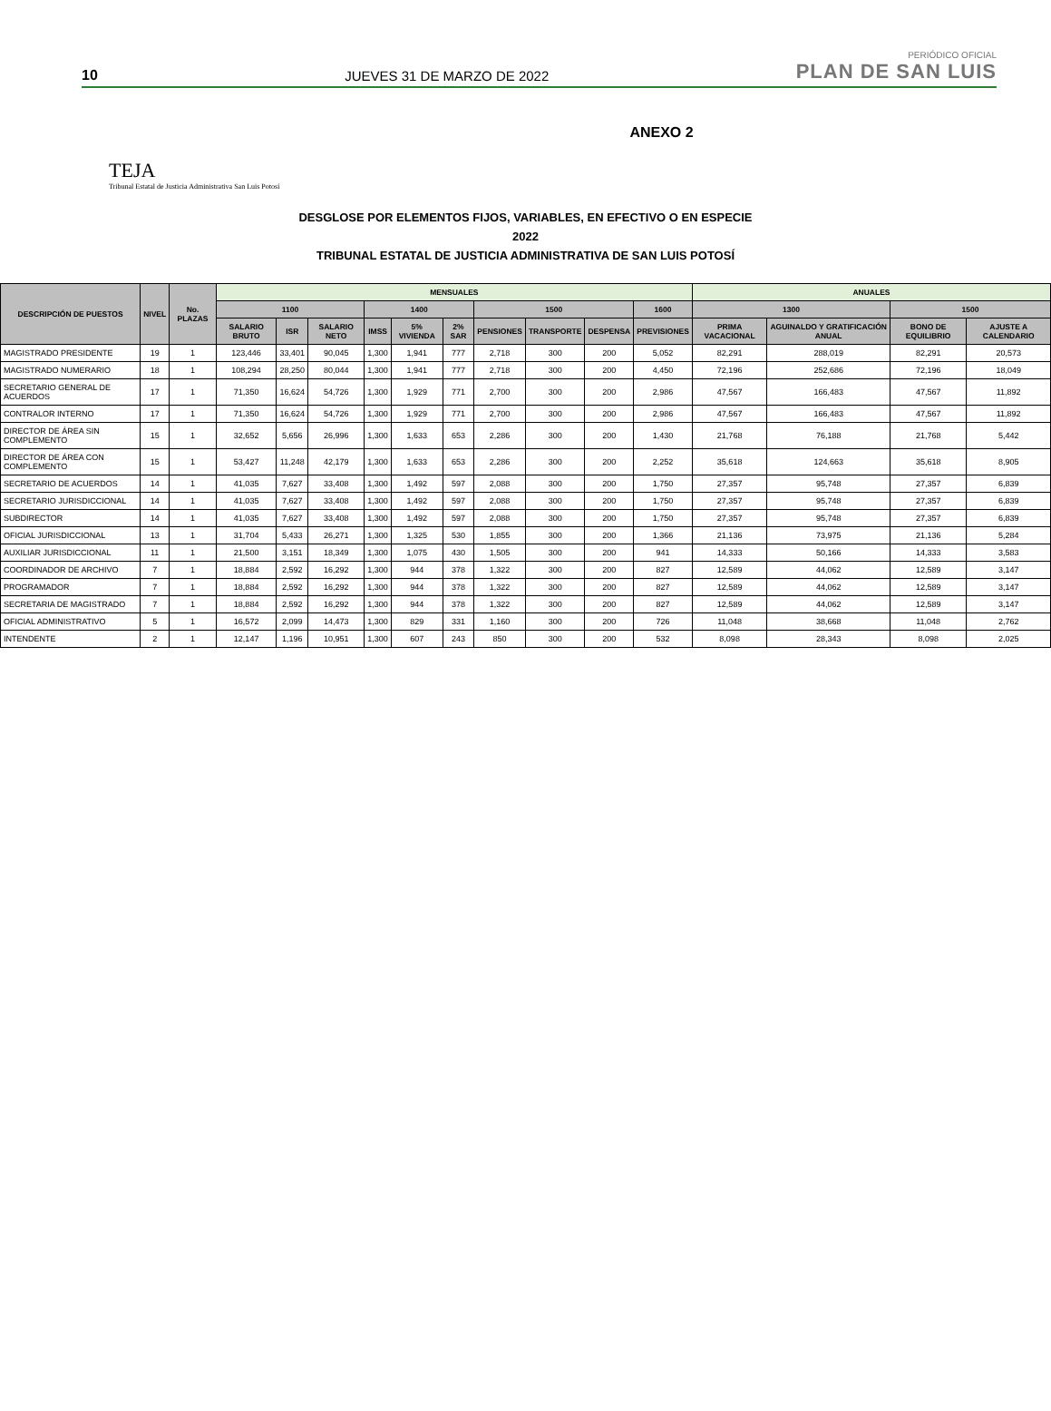10 JUEVES 31 DE MARZO DE 2022 PERIÓDICO OFICIAL
PLAN DE SAN LUIS
ANEXO 2
TEJA
Tribunal Estatal de Justicia Administrativa San Luis Potosí
DESGLOSE POR ELEMENTOS FIJOS, VARIABLES, EN EFECTIVO O EN ESPECIE
2022
TRIBUNAL ESTATAL DE JUSTICIA ADMINISTRATIVA DE SAN LUIS POTOSÍ
| DESCRIPCIÓN DE PUESTOS | NIVEL | No. PLAZAS | MENSUALES | | | | | | | | | | ANUALES | | | |
| --- | --- | --- | --- | --- | --- | --- | --- | --- | --- | --- | --- | --- | --- | --- | --- | --- |
| | | | 1100 | | | 1400 | | | 1500 | | | 1600 | 1300 | | 1500 | |
| | | | SALARIO BRUTO | ISR | SALARIO NETO | IMSS | 5% VIVIENDA | 2% SAR | PENSIONES | TRANSPORTE | DESPENSA | PREVISIONES | PRIMA VACACIONAL | AGUINALDO Y GRATIFICACIÓN ANUAL | BONO DE EQUILIBRIO | AJUSTE A CALENDARIO |
| MAGISTRADO PRESIDENTE | 19 | 1 | 123,446 | 33,401 | 90,045 | 1,300 | 1,941 | 777 | 2,718 | 300 | 200 | 5,052 | 82,291 | 288,019 | 82,291 | 20,573 |
| MAGISTRADO NUMERARIO | 18 | 1 | 108,294 | 28,250 | 80,044 | 1,300 | 1,941 | 777 | 2,718 | 300 | 200 | 4,450 | 72,196 | 252,686 | 72,196 | 18,049 |
| SECRETARIO GENERAL DE ACUERDOS | 17 | 1 | 71,350 | 16,624 | 54,726 | 1,300 | 1,929 | 771 | 2,700 | 300 | 200 | 2,986 | 47,567 | 166,483 | 47,567 | 11,892 |
| CONTRALOR INTERNO | 17 | 1 | 71,350 | 16,624 | 54,726 | 1,300 | 1,929 | 771 | 2,700 | 300 | 200 | 2,986 | 47,567 | 166,483 | 47,567 | 11,892 |
| DIRECTOR DE ÁREA SIN COMPLEMENTO | 15 | 1 | 32,652 | 5,656 | 26,996 | 1,300 | 1,633 | 653 | 2,286 | 300 | 200 | 1,430 | 21,768 | 76,188 | 21,768 | 5,442 |
| DIRECTOR DE ÁREA CON COMPLEMENTO | 15 | 1 | 53,427 | 11,248 | 42,179 | 1,300 | 1,633 | 653 | 2,286 | 300 | 200 | 2,252 | 35,618 | 124,663 | 35,618 | 8,905 |
| SECRETARIO DE ACUERDOS | 14 | 1 | 41,035 | 7,627 | 33,408 | 1,300 | 1,492 | 597 | 2,088 | 300 | 200 | 1,750 | 27,357 | 95,748 | 27,357 | 6,839 |
| SECRETARIO JURISDICCIONAL | 14 | 1 | 41,035 | 7,627 | 33,408 | 1,300 | 1,492 | 597 | 2,088 | 300 | 200 | 1,750 | 27,357 | 95,748 | 27,357 | 6,839 |
| SUBDIRECTOR | 14 | 1 | 41,035 | 7,627 | 33,408 | 1,300 | 1,492 | 597 | 2,088 | 300 | 200 | 1,750 | 27,357 | 95,748 | 27,357 | 6,839 |
| OFICIAL JURISDICCIONAL | 13 | 1 | 31,704 | 5,433 | 26,271 | 1,300 | 1,325 | 530 | 1,855 | 300 | 200 | 1,366 | 21,136 | 73,975 | 21,136 | 5,284 |
| AUXILIAR JURISDICCIONAL | 11 | 1 | 21,500 | 3,151 | 18,349 | 1,300 | 1,075 | 430 | 1,505 | 300 | 200 | 941 | 14,333 | 50,166 | 14,333 | 3,583 |
| COORDINADOR DE ARCHIVO | 7 | 1 | 18,884 | 2,592 | 16,292 | 1,300 | 944 | 378 | 1,322 | 300 | 200 | 827 | 12,589 | 44,062 | 12,589 | 3,147 |
| PROGRAMADOR | 7 | 1 | 18,884 | 2,592 | 16,292 | 1,300 | 944 | 378 | 1,322 | 300 | 200 | 827 | 12,589 | 44,062 | 12,589 | 3,147 |
| SECRETARIA DE MAGISTRADO | 7 | 1 | 18,884 | 2,592 | 16,292 | 1,300 | 944 | 378 | 1,322 | 300 | 200 | 827 | 12,589 | 44,062 | 12,589 | 3,147 |
| OFICIAL ADMINISTRATIVO | 5 | 1 | 16,572 | 2,099 | 14,473 | 1,300 | 829 | 331 | 1,160 | 300 | 200 | 726 | 11,048 | 38,668 | 11,048 | 2,762 |
| INTENDENTE | 2 | 1 | 12,147 | 1,196 | 10,951 | 1,300 | 607 | 243 | 850 | 300 | 200 | 532 | 8,098 | 28,343 | 8,098 | 2,025 |